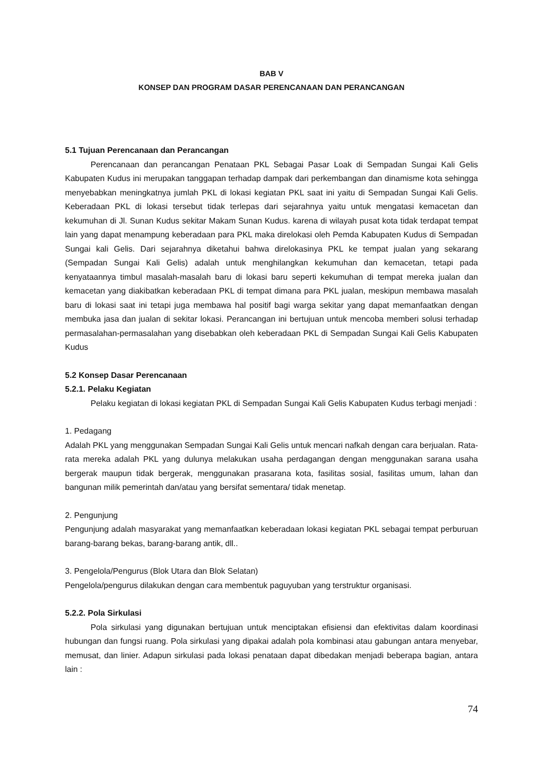BAB V
KONSEP DAN PROGRAM DASAR PERENCANAAN DAN PERANCANGAN
5.1 Tujuan Perencanaan dan Perancangan
Perencanaan dan perancangan Penataan PKL Sebagai Pasar Loak di Sempadan Sungai Kali Gelis Kabupaten Kudus ini merupakan tanggapan terhadap dampak dari perkembangan dan dinamisme kota sehingga menyebabkan meningkatnya jumlah PKL di lokasi kegiatan PKL saat ini yaitu di Sempadan Sungai Kali Gelis. Keberadaan PKL di lokasi tersebut tidak terlepas dari sejarahnya yaitu untuk mengatasi kemacetan dan kekumuhan di Jl. Sunan Kudus sekitar Makam Sunan Kudus. karena di wilayah pusat kota tidak terdapat tempat lain yang dapat menampung keberadaan para PKL maka direlokasi oleh Pemda Kabupaten Kudus di Sempadan Sungai kali Gelis. Dari sejarahnya diketahui bahwa direlokasinya PKL ke tempat jualan yang sekarang (Sempadan Sungai Kali Gelis) adalah untuk menghilangkan kekumuhan dan kemacetan, tetapi pada kenyataannya timbul masalah-masalah baru di lokasi baru seperti kekumuhan di tempat mereka jualan dan kemacetan yang diakibatkan keberadaan PKL di tempat dimana para PKL jualan, meskipun membawa masalah baru di lokasi saat ini tetapi juga membawa hal positif bagi warga sekitar yang dapat memanfaatkan dengan membuka jasa dan jualan di sekitar lokasi. Perancangan ini bertujuan untuk mencoba memberi solusi terhadap permasalahan-permasalahan yang disebabkan oleh keberadaan PKL di Sempadan Sungai Kali Gelis Kabupaten Kudus
5.2 Konsep Dasar Perencanaan
5.2.1. Pelaku Kegiatan
Pelaku kegiatan di lokasi kegiatan PKL di Sempadan Sungai Kali Gelis Kabupaten Kudus terbagi menjadi :
1. Pedagang
Adalah PKL yang menggunakan Sempadan Sungai Kali Gelis untuk mencari nafkah dengan cara berjualan. Rata-rata mereka adalah PKL yang dulunya melakukan usaha perdagangan dengan menggunakan sarana usaha bergerak maupun tidak bergerak, menggunakan prasarana kota, fasilitas sosial, fasilitas umum, lahan dan bangunan milik pemerintah dan/atau yang bersifat sementara/ tidak menetap.
2. Pengunjung
Pengunjung adalah masyarakat yang memanfaatkan keberadaan lokasi kegiatan PKL sebagai tempat perburuan barang-barang bekas, barang-barang antik, dll..
3. Pengelola/Pengurus (Blok Utara dan Blok Selatan)
Pengelola/pengurus dilakukan dengan cara membentuk paguyuban yang terstruktur organisasi.
5.2.2. Pola Sirkulasi
Pola sirkulasi yang digunakan bertujuan untuk menciptakan efisiensi dan efektivitas dalam koordinasi hubungan dan fungsi ruang. Pola sirkulasi yang dipakai adalah pola kombinasi atau gabungan antara menyebar, memusat, dan linier. Adapun sirkulasi pada lokasi penataan dapat dibedakan menjadi beberapa bagian, antara lain :
74